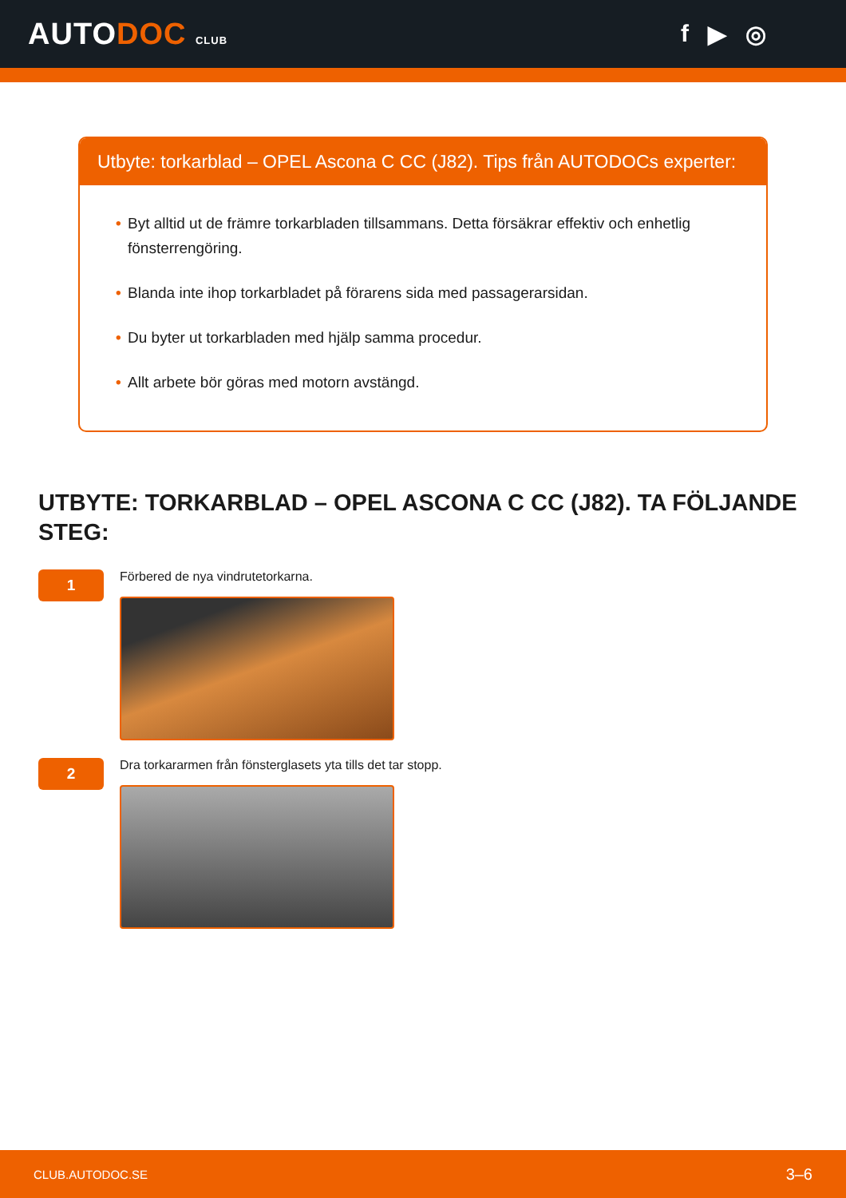AUTODOC CLUB
f ▶ ◎
Utbyte: torkarblad – OPEL Ascona C CC (J82). Tips från AUTODOCs experter:
• Byt alltid ut de främre torkarbladen tillsammans. Detta försäkrar effektiv och enhetlig fönsterrengöring.
• Blanda inte ihop torkarbladet på förarens sida med passagerarsidan.
• Du byter ut torkarbladen med hjälp samma procedur.
• Allt arbete bör göras med motorn avstängd.
UTBYTE: TORKARBLAD – OPEL ASCONA C CC (J82). TA FÖLJANDE STEG:
1
Förbered de nya vindrutetorkarna.
2
Dra torkararmen från fönsterglasets yta tills det tar stopp.
CLUB.AUTODOC.SE 3–6